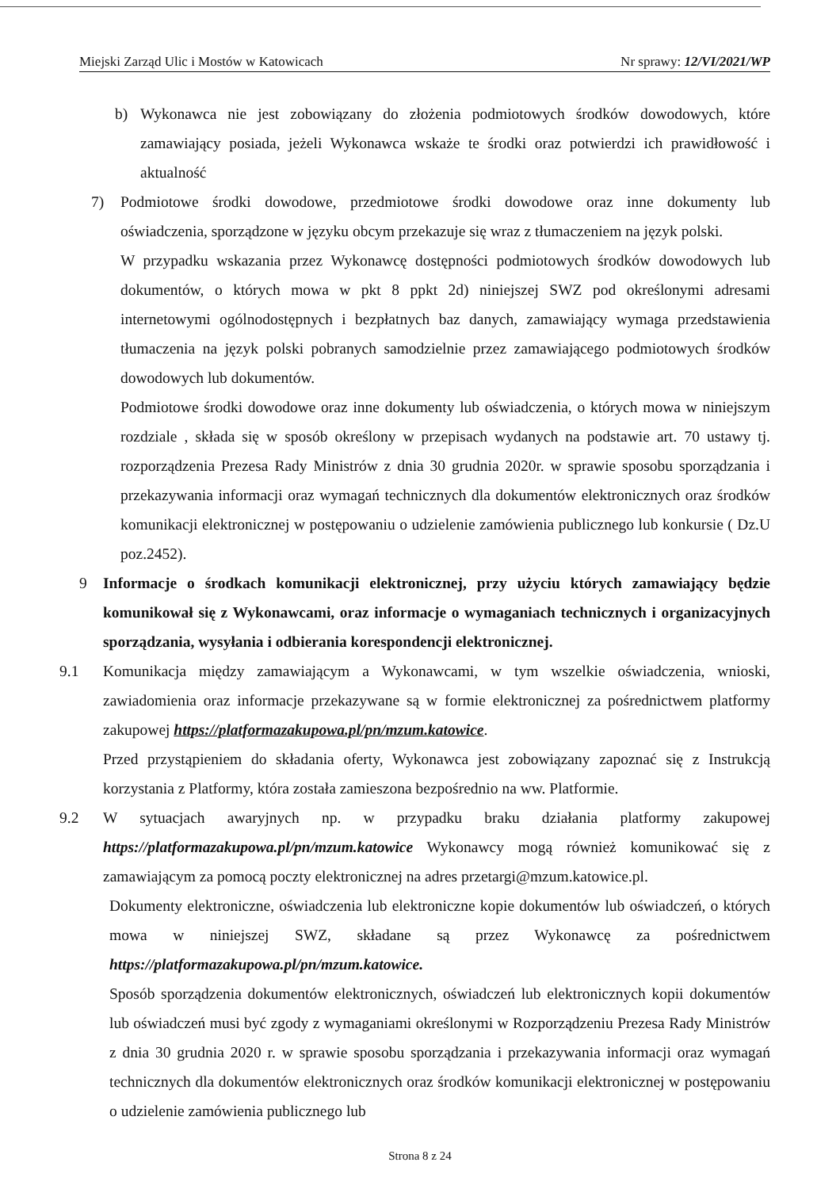Miejski Zarząd Ulic i Mostów w Katowicach Nr sprawy: 12/VI/2021/WP
b) Wykonawca nie jest zobowiązany do złożenia podmiotowych środków dowodowych, które zamawiający posiada, jeżeli Wykonawca wskaże te środki oraz potwierdzi ich prawidłowość i aktualność
7) Podmiotowe środki dowodowe, przedmiotowe środki dowodowe oraz inne dokumenty lub oświadczenia, sporządzone w języku obcym przekazuje się wraz z tłumaczeniem na język polski.
W przypadku wskazania przez Wykonawcę dostępności podmiotowych środków dowodowych lub dokumentów, o których mowa w pkt 8 ppkt 2d) niniejszej SWZ pod określonymi adresami internetowymi ogólnodostępnych i bezpłatnych baz danych, zamawiający wymaga przedstawienia tłumaczenia na język polski pobranych samodzielnie przez zamawiającego podmiotowych środków dowodowych lub dokumentów.
Podmiotowe środki dowodowe oraz inne dokumenty lub oświadczenia, o których mowa w niniejszym rozdziale , składa się w sposób określony w przepisach wydanych na podstawie art. 70 ustawy tj. rozporządzenia Prezesa Rady Ministrów z dnia 30 grudnia 2020r. w sprawie sposobu sporządzania i przekazywania informacji oraz wymagań technicznych dla dokumentów elektronicznych oraz środków komunikacji elektronicznej w postępowaniu o udzielenie zamówienia publicznego lub konkursie ( Dz.U poz.2452).
9 Informacje o środkach komunikacji elektronicznej, przy użyciu których zamawiający będzie komunikował się z Wykonawcami, oraz informacje o wymaganiach technicznych i organizacyjnych sporządzania, wysyłania i odbierania korespondencji elektronicznej.
9.1 Komunikacja między zamawiającym a Wykonawcami, w tym wszelkie oświadczenia, wnioski, zawiadomienia oraz informacje przekazywane są w formie elektronicznej za pośrednictwem platformy zakupowej https://platformazakupowa.pl/pn/mzum.katowice.
Przed przystąpieniem do składania oferty, Wykonawca jest zobowiązany zapoznać się z Instrukcją korzystania z Platformy, która została zamieszona bezpośrednio na ww. Platformie.
9.2 W sytuacjach awaryjnych np. w przypadku braku działania platformy zakupowej https://platformazakupowa.pl/pn/mzum.katowice Wykonawcy mogą również komunikować się z zamawiającym za pomocą poczty elektronicznej na adres przetargi@mzum.katowice.pl.
Dokumenty elektroniczne, oświadczenia lub elektroniczne kopie dokumentów lub oświadczeń, o których mowa w niniejszej SWZ, składane są przez Wykonawcę za pośrednictwem https://platformazakupowa.pl/pn/mzum.katowice.
Sposób sporządzenia dokumentów elektronicznych, oświadczeń lub elektronicznych kopii dokumentów lub oświadczeń musi być zgody z wymaganiami określonymi w Rozporządzeniu Prezesa Rady Ministrów z dnia 30 grudnia 2020 r. w sprawie sposobu sporządzania i przekazywania informacji oraz wymagań technicznych dla dokumentów elektronicznych oraz środków komunikacji elektronicznej w postępowaniu o udzielenie zamówienia publicznego lub
Strona 8 z 24